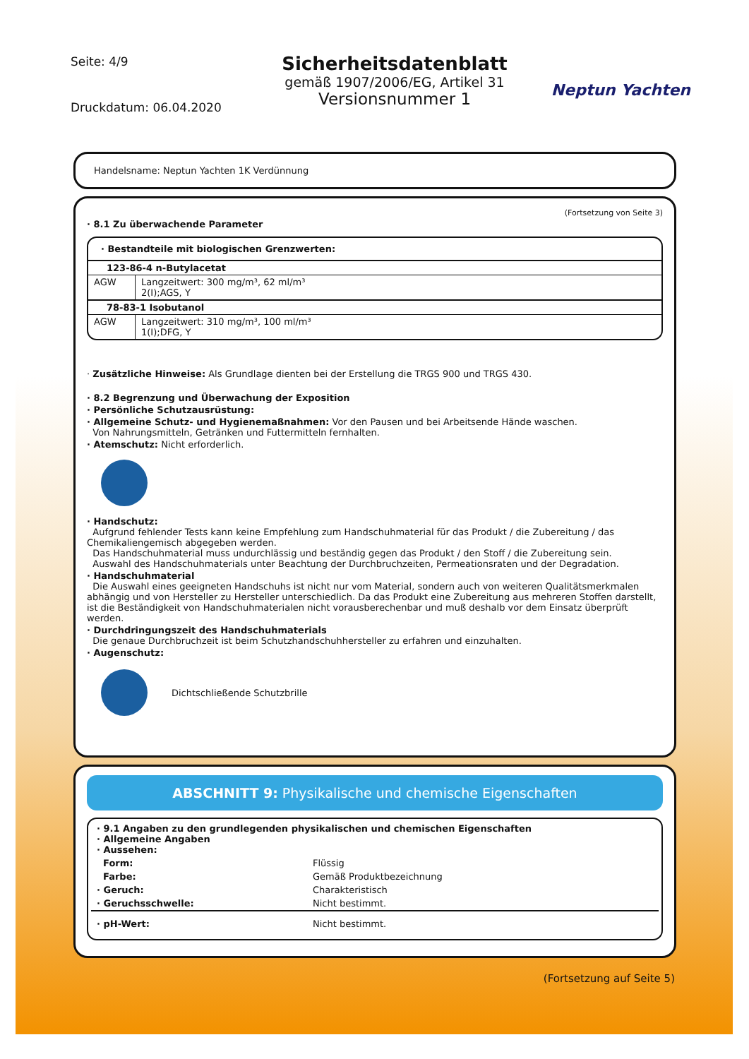Seite: 4/9
Druckdatum: 06.04.2020
Sicherheitsdatenblatt
gemäß 1907/2006/EG, Artikel 31
Versionsnummer 1
Neptun Yachten
Handelsname: Neptun Yachten 1K Verdünnung
(Fortsetzung von Seite 3)
· 8.1 Zu überwachende Parameter
| · Bestandteile mit biologischen Grenzwerten: | |
| 123-86-4 n-Butylacetat | |
| AGW | Langzeitwert: 300 mg/m³, 62 ml/m³ 2(I);AGS, Y |
| 78-83-1 Isobutanol | |
| AGW | Langzeitwert: 310 mg/m³, 100 ml/m³ 1(I);DFG, Y |
· Zusätzliche Hinweise: Als Grundlage dienten bei der Erstellung die TRGS 900 und TRGS 430.
· 8.2 Begrenzung und Überwachung der Exposition
· Persönliche Schutzausrüstung:
· Allgemeine Schutz- und Hygienemaßnahmen: Vor den Pausen und bei Arbeitsende Hände waschen.
Von Nahrungsmitteln, Getränken und Futtermitteln fernhalten.
· Atemschutz: Nicht erforderlich.
· Handschutz:
Aufgrund fehlender Tests kann keine Empfehlung zum Handschuhmaterial für das Produkt / die Zubereitung / das Chemikaliengemisch abgegeben werden.
Das Handschuhmaterial muss undurchlässig und beständig gegen das Produkt / den Stoff / die Zubereitung sein.
Auswahl des Handschuhmaterials unter Beachtung der Durchbruchzeiten, Permeationsraten und der Degradation.
· Handschuhmaterial
Die Auswahl eines geeigneten Handschuhs ist nicht nur vom Material, sondern auch von weiteren Qualitätsmerkmalen abhängig und von Hersteller zu Hersteller unterschiedlich. Da das Produkt eine Zubereitung aus mehreren Stoffen darstellt, ist die Beständigkeit von Handschuhmaterialen nicht vorausberechenbar und muß deshalb vor dem Einsatz überprüft werden.
· Durchdringungszeit des Handschuhmaterials
Die genaue Durchbruchzeit ist beim Schutzhandschuhhersteller zu erfahren und einzuhalten.
· Augenschutz:
Dichtschließende Schutzbrille
ABSCHNITT 9: Physikalische und chemische Eigenschaften
| · 9.1 Angaben zu den grundlegenden physikalischen und chemischen Eigenschaften · Allgemeine Angaben · Aussehen: | |
| Form: | Flüssig |
| Farbe: | Gemäß Produktbezeichnung |
| · Geruch: | Charakteristisch |
| · Geruchsschwelle: | Nicht bestimmt. |
| · pH-Wert: | Nicht bestimmt. |
(Fortsetzung auf Seite 5)